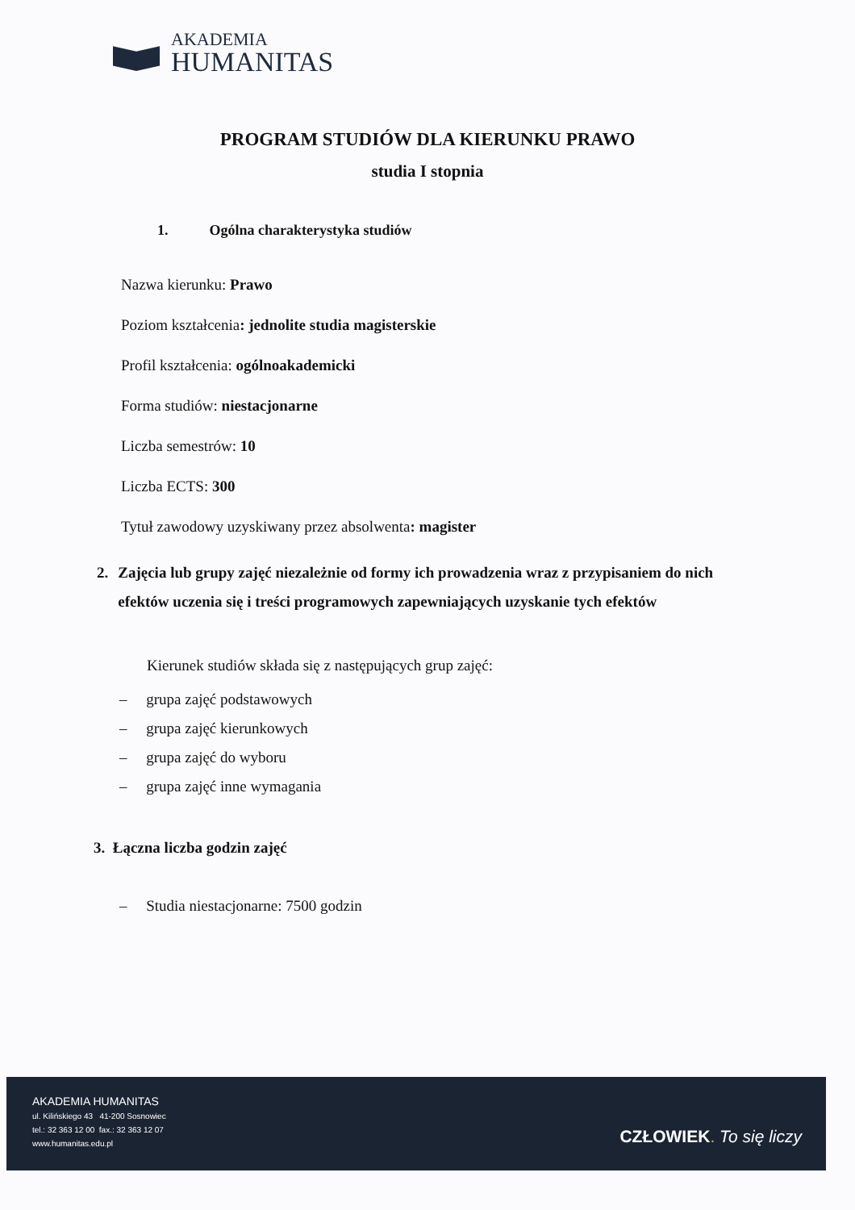AKADEMIA
HUMANITAS
PROGRAM STUDIÓW DLA KIERUNKU PRAWO
studia I stopnia
1. Ogólna charakterystyka studiów
Nazwa kierunku: Prawo
Poziom kształcenia: jednolite studia magisterskie
Profil kształcenia: ogólnoakademicki
Forma studiów: niestacjonarne
Liczba semestrów: 10
Liczba ECTS: 300
Tytuł zawodowy uzyskiwany przez absolwenta: magister
2. Zajęcia lub grupy zajęć niezależnie od formy ich prowadzenia wraz z przypisaniem do nich efektów uczenia się i treści programowych zapewniających uzyskanie tych efektów
Kierunek studiów składa się z następujących grup zajęć:
– grupa zajęć podstawowych
– grupa zajęć kierunkowych
– grupa zajęć do wyboru
– grupa zajęć inne wymagania
3. Łączna liczba godzin zajęć
– Studia niestacjonarne: 7500 godzin
AKADEMIA HUMANITAS
ul. Kilińskiego 43 41-200 Sosnowiec
tel.: 32 363 12 00 fax.: 32 363 12 07
www.humanitas.edu.pl
CZŁOWIEK. To się liczy